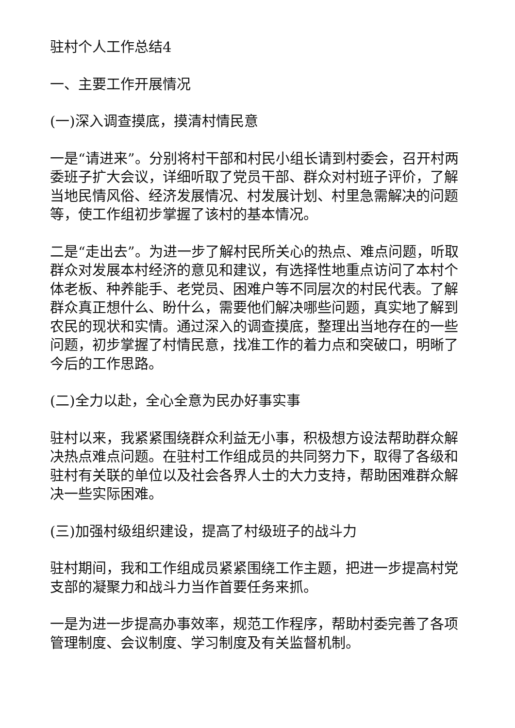驻村个人工作总结4
一、主要工作开展情况
(一)深入调查摸底，摸清村情民意
一是“请进来”。分别将村干部和村民小组长请到村委会，召开村两委班子扩大会议，详细听取了党员干部、群众对村班子评价，了解当地民情风俗、经济发展情况、村发展计划、村里急需解决的问题等，使工作组初步掌握了该村的基本情况。
二是“走出去”。为进一步了解村民所关心的热点、难点问题，听取群众对发展本村经济的意见和建议，有选择性地重点访问了本村个体老板、种养能手、老党员、困难户等不同层次的村民代表。了解群众真正想什么、盼什么，需要他们解决哪些问题，真实地了解到农民的现状和实情。通过深入的调查摸底，整理出当地存在的一些问题，初步掌握了村情民意，找准工作的着力点和突破口，明晰了今后的工作思路。
(二)全力以赴，全心全意为民办好事实事
驻村以来，我紧紧围绕群众利益无小事，积极想方设法帮助群众解决热点难点问题。在驻村工作组成员的共同努力下，取得了各级和驻村有关联的单位以及社会各界人士的大力支持，帮助困难群众解决一些实际困难。
(三)加强村级组织建设，提高了村级班子的战斗力
驻村期间，我和工作组成员紧紧围绕工作主题，把进一步提高村党支部的凝聚力和战斗力当作首要任务来抓。
一是为进一步提高办事效率，规范工作程序，帮助村委完善了各项管理制度、会议制度、学习制度及有关监督机制。